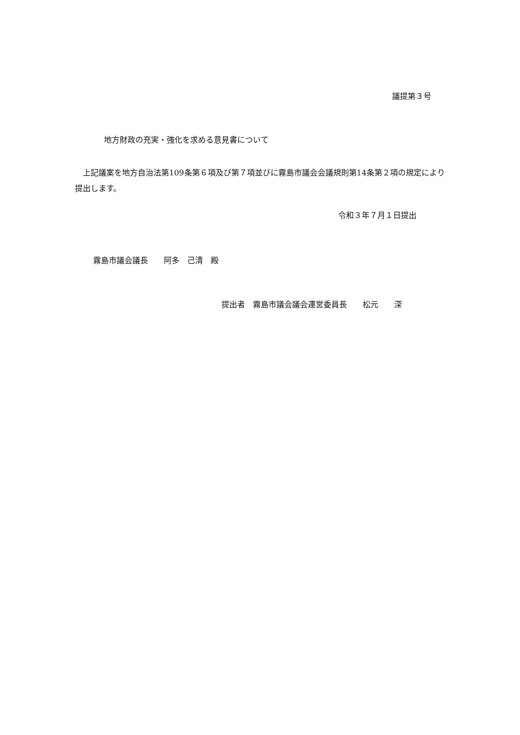議提第３号
地方財政の充実・強化を求める意見書について
　上記議案を地方自治法第109条第６項及び第７項並びに霧島市議会会議規則第14条第２項の規定により提出します。
令和３年７月１日提出
霧島市議会議長　　阿多　己清　殿
提出者　霧島市議会議会運営委員長　　松元　　深